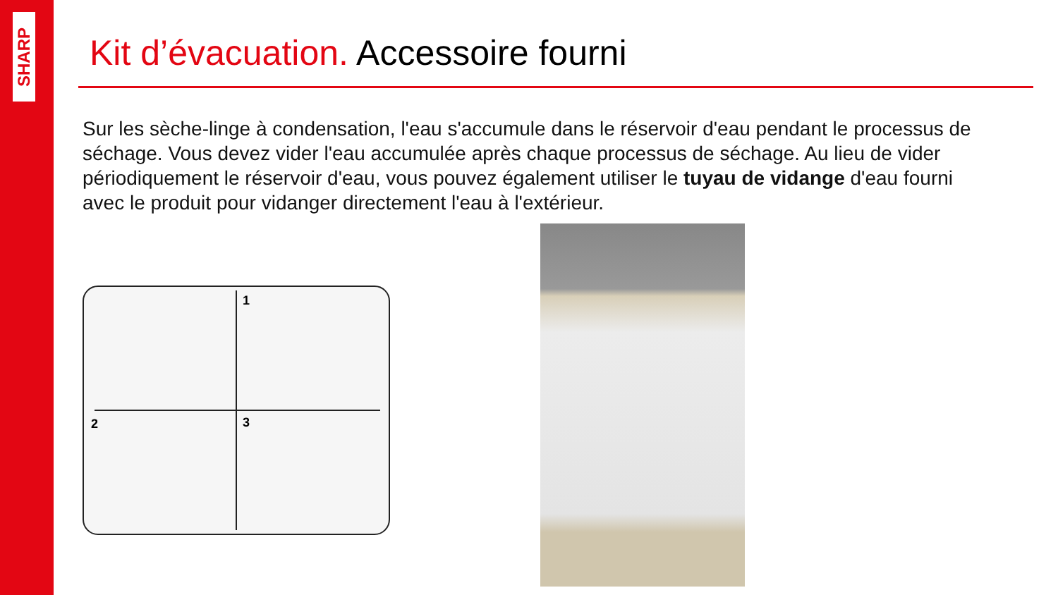SHARP
Kit d’évacuation. Accessoire fourni
Sur les sèche-linge à condensation, l'eau s'accumule dans le réservoir d'eau pendant le processus de séchage. Vous devez vider l'eau accumulée après chaque processus de séchage. Au lieu de vider périodiquement le réservoir d'eau, vous pouvez également utiliser le tuyau de vidange d'eau fourni avec le produit pour vidanger directement l'eau à l'extérieur.
1
2
3